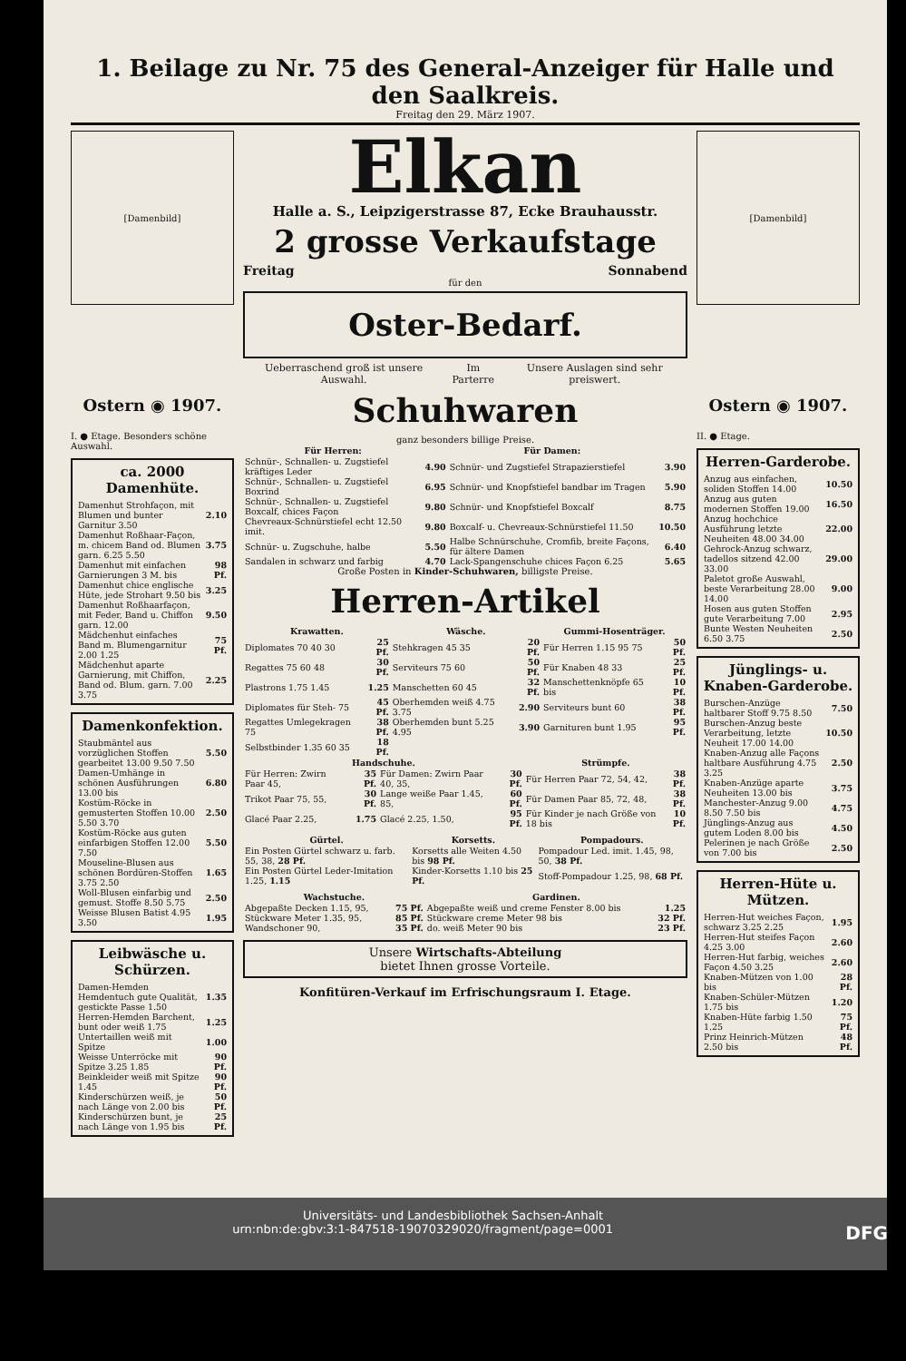1. Beilage zu Nr. 75 des General-Anzeiger für Halle und den Saalkreis.
Freitag den 29. März 1907.
[Damenbild]
Ostern ◉ 1907.
I. ● Etage. Besonders schöne Auswahl.
ca. 2000 Damenhüte.
| Damenhut Strohfaçon, mit Blumen und bunter Garnitur 3.50 | 2.10 |
| Damenhut Roßhaar-Façon, m. chicem Band od. Blumen garn. 6.25 5.50 | 3.75 |
| Damenhut mit einfachen Garnierungen 3 M. bis | 98 Pf. |
| Damenhut chice englische Hüte, jede Strohart 9.50 bis | 3.25 |
| Damenhut Roßhaarfaçon, mit Feder, Band u. Chiffon garn. 12.00 | 9.50 |
| Mädchenhut einfaches Band m. Blumengarnitur 2.00 1.25 | 75 Pf. |
| Mädchenhut aparte Garnierung, mit Chiffon, Band od. Blum. garn. 7.00 3.75 | 2.25 |
Damenkonfektion.
| Staubmäntel aus vorzüglichen Stoffen gearbeitet 13.00 9.50 7.50 | 5.50 |
| Damen-Umhänge in schönen Ausführungen 13.00 bis | 6.80 |
| Kostüm-Röcke in gemusterten Stoffen 10.00 5.50 3.70 | 2.50 |
| Kostüm-Röcke aus guten einfarbigen Stoffen 12.00 7.50 | 5.50 |
| Mouseline-Blusen aus schönen Bordüren-Stoffen 3.75 2.50 | 1.65 |
| Woll-Blusen einfarbig und gemust. Stoffe 8.50 5.75 | 2.50 |
| Weisse Blusen Batist 4.95 3.50 | 1.95 |
Leibwäsche u. Schürzen.
| Damen-Hemden Hemdentuch gute Qualität, gestickte Passe 1.50 | 1.35 |
| Herren-Hemden Barchent, bunt oder weiß 1.75 | 1.25 |
| Untertaillen weiß mit Spitze | 1.00 |
| Weisse Unterröcke mit Spitze 3.25 1.85 | 90 Pf. |
| Beinkleider weiß mit Spitze 1.45 | 90 Pf. |
| Kinderschürzen weiß, je nach Länge von 2.00 bis | 50 Pf. |
| Kinderschürzen bunt, je nach Länge von 1.95 bis | 25 Pf. |
Elkan
Halle a. S., Leipzigerstrasse 87, Ecke Brauhausstr.
2 grosse Verkaufstage
Freitag Sonnabend
für den
Oster-Bedarf.
Ueberraschend groß ist unsere Auswahl. Im Parterre Unsere Auslagen sind sehr preiswert.
Schuhwaren
ganz besonders billige Preise.
| Für Herren: | | Für Damen: | |
| --- | --- | --- | --- |
| Schnür-, Schnallen- u. Zugstiefel kräftiges Leder | 4.90 | Schnür- und Zugstiefel Strapazierstiefel | 3.90 |
| Schnür-, Schnallen- u. Zugstiefel Boxrind | 6.95 | Schnür- und Knopfstiefel bandbar im Tragen | 5.90 |
| Schnür-, Schnallen- u. Zugstiefel Boxcalf, chices Façon | 9.80 | Schnür- und Knopfstiefel Boxcalf | 8.75 |
| Chevreaux-Schnürstiefel echt 12.50 imit. | 9.80 | Boxcalf- u. Chevreaux-Schnürstiefel 11.50 | 10.50 |
| Schnür- u. Zugschuhe, halbe | 5.50 | Halbe Schnürschuhe, Cromfib, breite Façons, für ältere Damen | 6.40 |
| Sandalen in schwarz und farbig | 4.70 | Lack-Spangenschuhe chices Façon 6.25 | 5.65 |
Große Posten in Kinder-Schuhwaren, billigste Preise.
Herren-Artikel
| Krawatten. | | Wäsche. | | Gummi-Hosenträger. | |
| --- | --- | --- | --- | --- | --- |
| Diplomates 70 40 30 | 25 Pf. | Stehkragen 45 35 | 20 Pf. | Für Herren 1.15 95 75 | 50 Pf. |
| Regattes 75 60 48 | 30 Pf. | Serviteurs 75 60 | 50 Pf. | Für Knaben 48 33 | 25 Pf. |
| Plastrons 1.75 1.45 | 1.25 | Manschetten 60 45 | 32 Pf. | Manschettenknöpfe 65 bis | 10 Pf. |
| Diplomates für Steh- 75 | 45 Pf. | Oberhemden weiß 4.75 3.75 | 2.90 | Serviteurs bunt 60 | 38 Pf. |
| Regattes Umlegekragen 75 | 38 Pf. | Oberhemden bunt 5.25 4.95 | 3.90 | Garnituren bunt 1.95 | 95 Pf. |
| Selbstbinder 1.35 60 35 | 18 Pf. | | | | |
| Handschuhe. | | | | Strümpfe. | |
| --- | --- | --- | --- | --- | --- |
| Für Herren: Zwirn Paar 45, | 35 Pf. | Für Damen: Zwirn Paar 40, 35, | 30 Pf. | Für Herren Paar 72, 54, 42, | 38 Pf. |
| Trikot Paar 75, 55, | 30 Pf. | Lange weiße Paar 1.45, 85, | 60 Pf. | Für Damen Paar 85, 72, 48, | 38 Pf. |
| Glacé Paar 2.25, | 1.75 | Glacé 2.25, 1.50, | 95 Pf. | Für Kinder je nach Größe von 18 bis | 10 Pf. |
| Gürtel. | Korsetts. | Pompadours. |
| --- | --- | --- |
| Ein Posten Gürtel schwarz u. farb. 55, 38, 28 Pf. | Korsetts alle Weiten 4.50 bis 98 Pf. | Pompadour Led. imit. 1.45, 98, 50, 38 Pf. |
| Ein Posten Gürtel Leder-Imitation 1.25, 1.15 | Kinder-Korsetts 1.10 bis 25 Pf. | Stoff-Pompadour 1.25, 98, 68 Pf. |
| Wachstuche. | | Gardinen. | |
| --- | --- | --- | --- |
| Abgepaßte Decken 1.15, 95, | 75 Pf. | Abgepaßte weiß und creme Fenster 8.00 bis | 1.25 |
| Stückware Meter 1.35, 95, | 85 Pf. | Stückware creme Meter 98 bis | 32 Pf. |
| Wandschoner 90, | 35 Pf. | do. weiß Meter 90 bis | 23 Pf. |
Unsere Wirtschafts-Abteilung
bietet Ihnen grosse Vorteile.
Konfitüren-Verkauf im Erfrischungsraum I. Etage.
[Damenbild]
Ostern ◉ 1907.
II. ● Etage.
Herren-Garderobe.
| Anzug aus einfachen, soliden Stoffen 14.00 | 10.50 |
| Anzug aus guten modernen Stoffen 19.00 | 16.50 |
| Anzug hochchice Ausführung letzte Neuheiten 48.00 34.00 | 22.00 |
| Gehrock-Anzug schwarz, tadellos sitzend 42.00 33.00 | 29.00 |
| Paletot große Auswahl, beste Verarbeitung 28.00 14.00 | 9.00 |
| Hosen aus guten Stoffen gute Verarbeitung 7.00 | 2.95 |
| Bunte Westen Neuheiten 6.50 3.75 | 2.50 |
Jünglings- u. Knaben-Garderobe.
| Burschen-Anzüge haltbarer Stoff 9.75 8.50 | 7.50 |
| Burschen-Anzug beste Verarbeitung, letzte Neuheit 17.00 14.00 | 10.50 |
| Knaben-Anzug alle Façons haltbare Ausführung 4.75 3.25 | 2.50 |
| Knaben-Anzüge aparte Neuheiten 13.00 bis | 3.75 |
| Manchester-Anzug 9.00 8.50 7.50 bis | 4.75 |
| Jünglings-Anzug aus gutem Loden 8.00 bis | 4.50 |
| Pelerinen je nach Größe von 7.00 bis | 2.50 |
Herren-Hüte u. Mützen.
| Herren-Hut weiches Façon, schwarz 3.25 2.25 | 1.95 |
| Herren-Hut steifes Façon 4.25 3.00 | 2.60 |
| Herren-Hut farbig, weiches Façon 4.50 3.25 | 2.60 |
| Knaben-Mützen von 1.00 bis | 28 Pf. |
| Knaben-Schüler-Mützen 1.75 bis | 1.20 |
| Knaben-Hüte farbig 1.50 1.25 | 75 Pf. |
| Prinz Heinrich-Mützen 2.50 bis | 48 Pf. |
Universitäts- und Landesbibliothek Sachsen-Anhalt
urn:nbn:de:gbv:3:1-847518-19070329020/fragment/page=0001 DFG